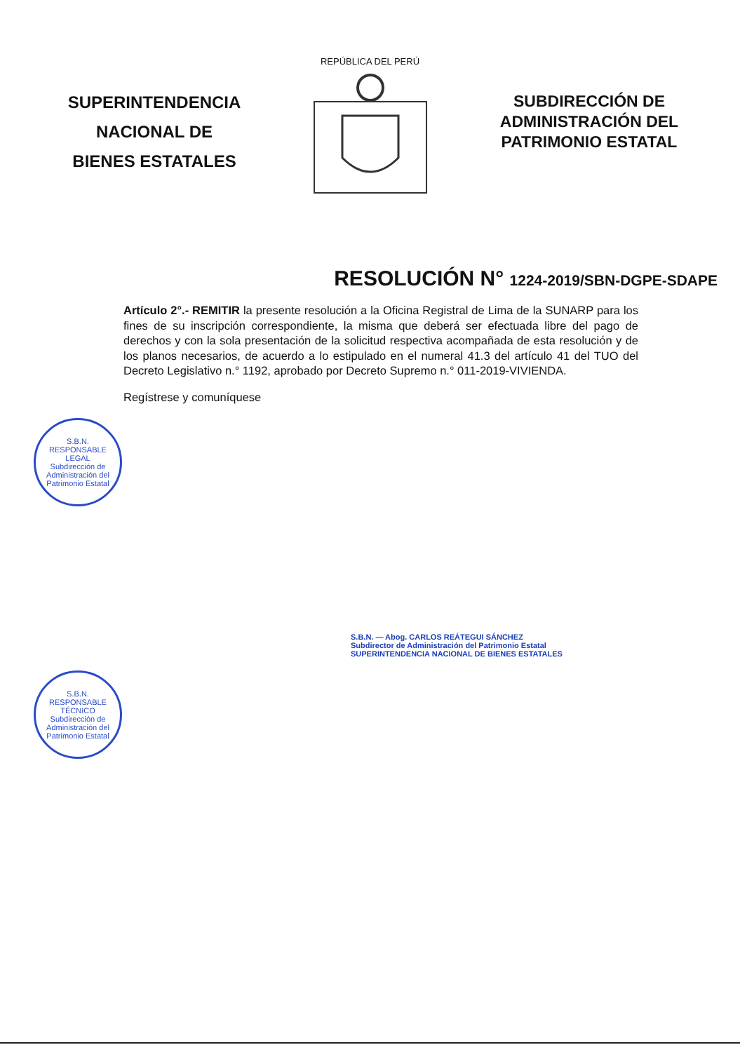SUPERINTENDENCIA
NACIONAL DE
BIENES ESTATALES
REPÚBLICA DEL PERÚ
SUBDIRECCIÓN DE
ADMINISTRACIÓN DEL
PATRIMONIO ESTATAL
RESOLUCIÓN N° 1224-2019/SBN-DGPE-SDAPE
Artículo 2°.- REMITIR la presente resolución a la Oficina Registral de Lima de la SUNARP para los fines de su inscripción correspondiente, la misma que deberá ser efectuada libre del pago de derechos y con la sola presentación de la solicitud respectiva acompañada de esta resolución y de los planos necesarios, de acuerdo a lo estipulado en el numeral 41.3 del artículo 41 del TUO del Decreto Legislativo n.° 1192, aprobado por Decreto Supremo n.° 011-2019-VIVIENDA.
Regístrese y comuníquese
S.B.N.
RESPONSABLE LEGAL
Subdirección de Administración del Patrimonio Estatal
S.B.N. — Abog. CARLOS REÁTEGUI SÁNCHEZ
Subdirector de Administración del Patrimonio Estatal
SUPERINTENDENCIA NACIONAL DE BIENES ESTATALES
S.B.N.
RESPONSABLE TÉCNICO
Subdirección de Administración del Patrimonio Estatal